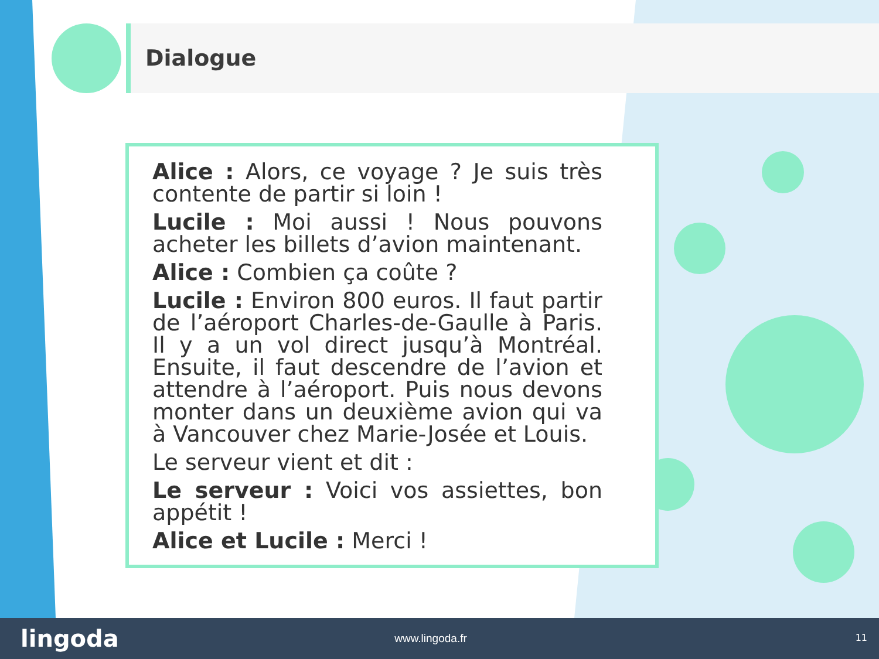Dialogue
Alice : Alors, ce voyage ? Je suis très contente de partir si loin !
Lucile : Moi aussi ! Nous pouvons acheter les billets d’avion maintenant.
Alice : Combien ça coûte ?
Lucile : Environ 800 euros. Il faut partir de l’aéroport Charles-de-Gaulle à Paris. Il y a un vol direct jusqu’à Montréal. Ensuite, il faut descendre de l’avion et attendre à l’aéroport. Puis nous devons monter dans un deuxième avion qui va à Vancouver chez Marie-Josée et Louis.
Le serveur vient et dit :
Le serveur : Voici vos assiettes, bon appétit !
Alice et Lucile : Merci !
lingoda
www.lingoda.fr 11